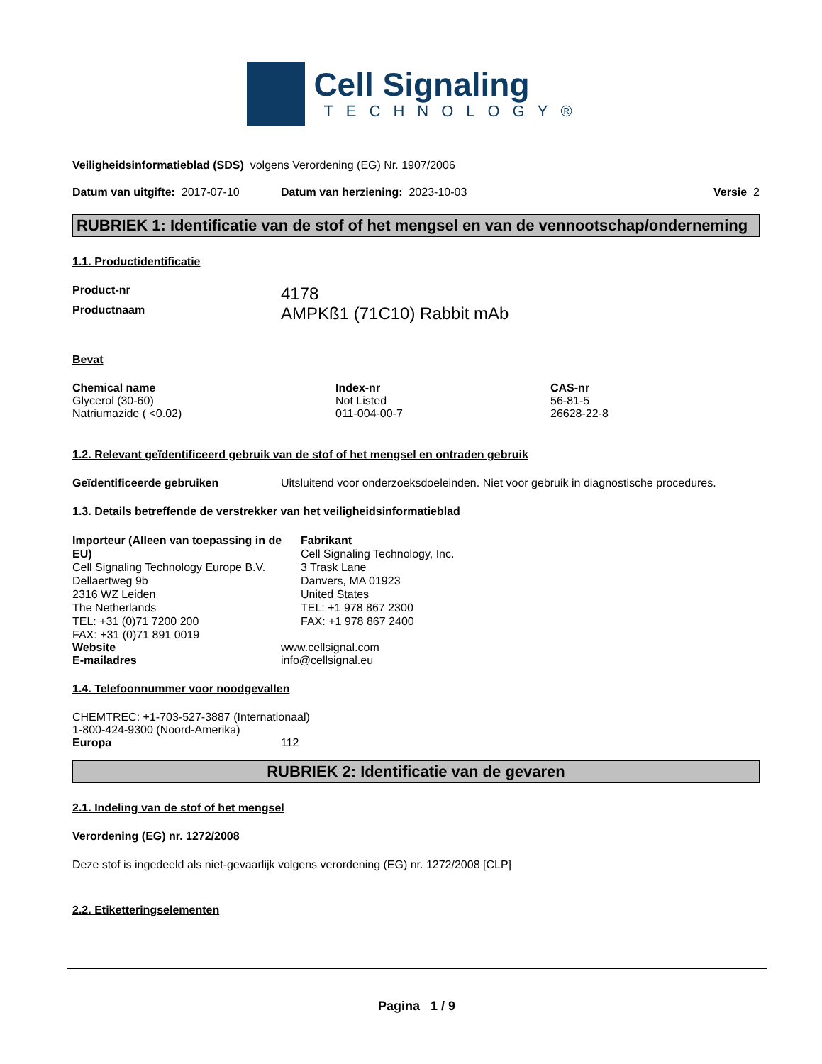Cell Signaling
TECHNOLOGY®
Veiligheidsinformatieblad (SDS) volgens Verordening (EG) Nr. 1907/2006
Datum van uitgifte: 2017-07-10 Datum van herziening: 2023-10-03 Versie 2
RUBRIEK 1: Identificatie van de stof of het mengsel en van de vennootschap/onderneming
1.1. Productidentificatie
| Product-nr | 4178 |
| Productnaam | AMPKß1 (71C10) Rabbit mAb |
Bevat
| Chemical name | Index-nr | CAS-nr |
| --- | --- | --- |
| Glycerol (30-60) | Not Listed | 56-81-5 |
| Natriumazide ( <0.02) | 011-004-00-7 | 26628-22-8 |
1.2. Relevant geïdentificeerd gebruik van de stof of het mengsel en ontraden gebruik
Geïdentificeerde gebruiken Uitsluitend voor onderzoeksdoeleinden. Niet voor gebruik in diagnostische procedures.
1.3. Details betreffende de verstrekker van het veiligheidsinformatieblad
Importeur (Alleen van toepassing in de EU)
Cell Signaling Technology Europe B.V.
Dellaertweg 9b
2316 WZ Leiden
The Netherlands
TEL: +31 (0)71 7200 200
FAX: +31 (0)71 891 0019
Fabrikant
Cell Signaling Technology, Inc.
3 Trask Lane
Danvers, MA 01923
United States
TEL: +1 978 867 2300
FAX: +1 978 867 2400
Website www.cellsignal.com
E-mailadres info@cellsignal.eu
1.4. Telefoonnummer voor noodgevallen
CHEMTREC: +1-703-527-3887 (Internationaal)
1-800-424-9300 (Noord-Amerika)
Europa 112
RUBRIEK 2: Identificatie van de gevaren
2.1. Indeling van de stof of het mengsel
Verordening (EG) nr. 1272/2008
Deze stof is ingedeeld als niet-gevaarlijk volgens verordening (EG) nr. 1272/2008 [CLP]
2.2. Etiketteringselementen
Pagina 1 / 9